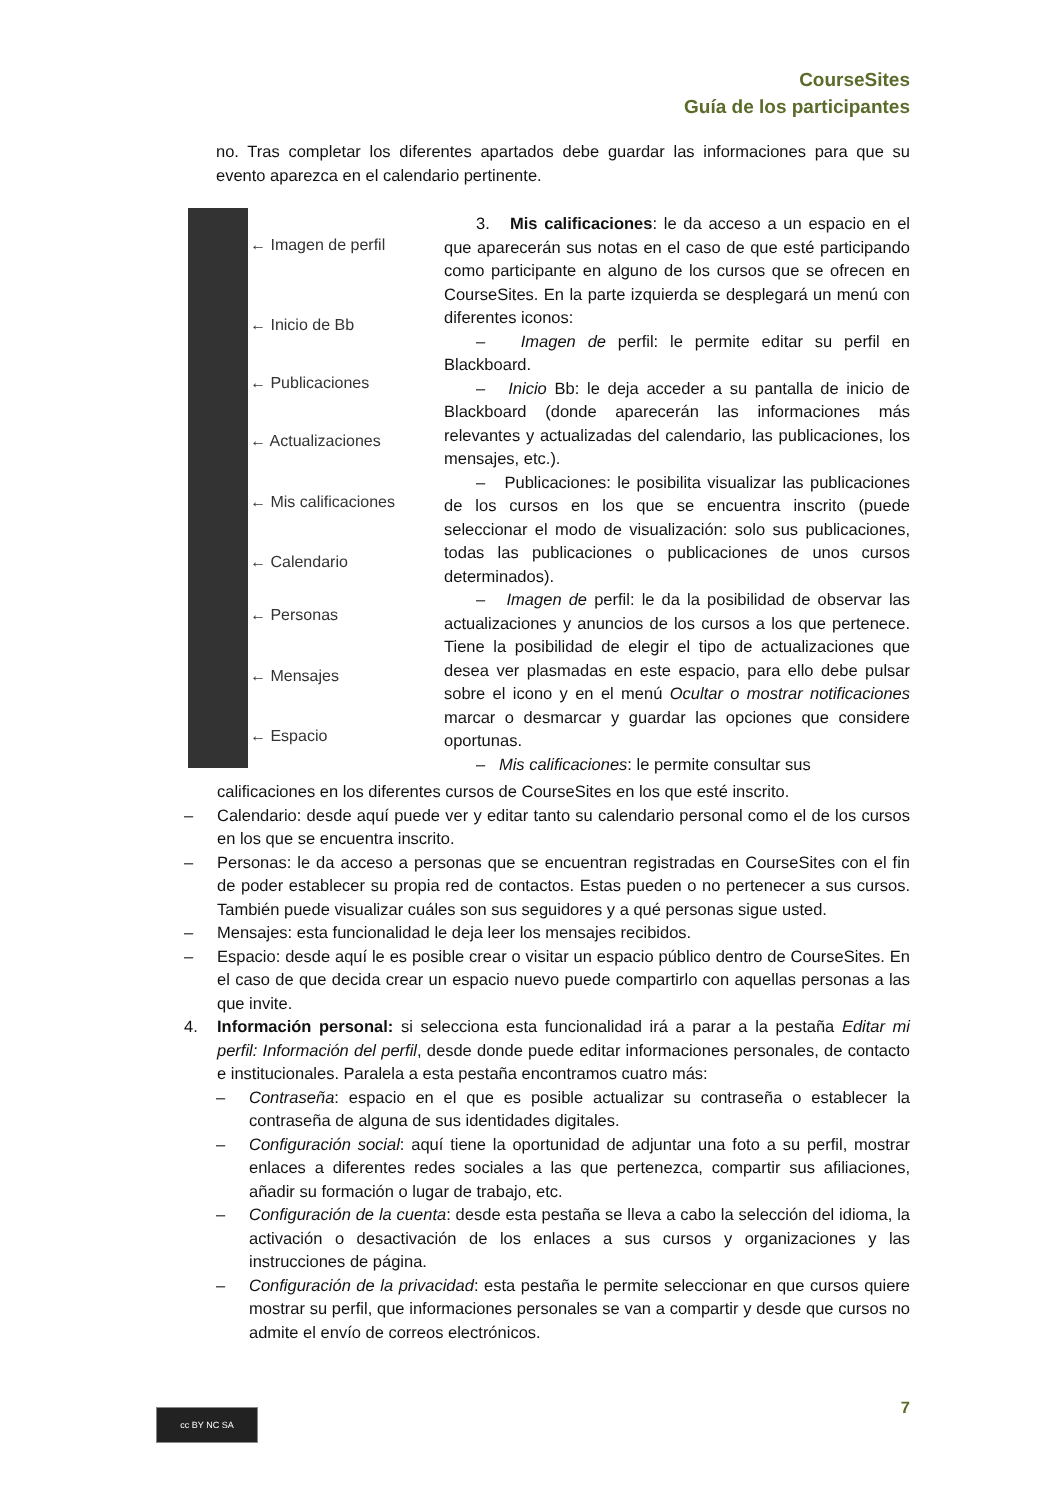CourseSites
Guía de los participantes
no. Tras completar los diferentes apartados debe guardar las informaciones para que su evento aparezca en el calendario pertinente.
← Imagen de perfil
← Inicio de Bb
← Publicaciones
← Actualizaciones
← Mis calificaciones
← Calendario
← Personas
← Mensajes
← Espacio
3. Mis calificaciones: le da acceso a un espacio en el que aparecerán sus notas en el caso de que esté participando como participante en alguno de los cursos que se ofrecen en CourseSites. En la parte izquierda se desplegará un menú con diferentes iconos:
– Imagen de perfil: le permite editar su perfil en Blackboard.
– Inicio Bb: le deja acceder a su pantalla de inicio de Blackboard (donde aparecerán las informaciones más relevantes y actualizadas del calendario, las publicaciones, los mensajes, etc.).
– Publicaciones: le posibilita visualizar las publicaciones de los cursos en los que se encuentra inscrito (puede seleccionar el modo de visualización: solo sus publicaciones, todas las publicaciones o publicaciones de unos cursos determinados).
– Imagen de perfil: le da la posibilidad de observar las actualizaciones y anuncios de los cursos a los que pertenece. Tiene la posibilidad de elegir el tipo de actualizaciones que desea ver plasmadas en este espacio, para ello debe pulsar sobre el icono y en el menú Ocultar o mostrar notificaciones marcar o desmarcar y guardar las opciones que considere oportunas.
– Mis calificaciones: le permite consultar sus
calificaciones en los diferentes cursos de CourseSites en los que esté inscrito.
– Calendario: desde aquí puede ver y editar tanto su calendario personal como el de los cursos en los que se encuentra inscrito.
– Personas: le da acceso a personas que se encuentran registradas en CourseSites con el fin de poder establecer su propia red de contactos. Estas pueden o no pertenecer a sus cursos. También puede visualizar cuáles son sus seguidores y a qué personas sigue usted.
– Mensajes: esta funcionalidad le deja leer los mensajes recibidos.
– Espacio: desde aquí le es posible crear o visitar un espacio público dentro de CourseSites. En el caso de que decida crear un espacio nuevo puede compartirlo con aquellas personas a las que invite.
4. Información personal: si selecciona esta funcionalidad irá a parar a la pestaña Editar mi perfil: Información del perfil, desde donde puede editar informaciones personales, de contacto e institucionales. Paralela a esta pestaña encontramos cuatro más:
– Contraseña: espacio en el que es posible actualizar su contraseña o establecer la contraseña de alguna de sus identidades digitales.
– Configuración social: aquí tiene la oportunidad de adjuntar una foto a su perfil, mostrar enlaces a diferentes redes sociales a las que pertenezca, compartir sus afiliaciones, añadir su formación o lugar de trabajo, etc.
– Configuración de la cuenta: desde esta pestaña se lleva a cabo la selección del idioma, la activación o desactivación de los enlaces a sus cursos y organizaciones y las instrucciones de página.
– Configuración de la privacidad: esta pestaña le permite seleccionar en que cursos quiere mostrar su perfil, que informaciones personales se van a compartir y desde que cursos no admite el envío de correos electrónicos.
7 cc BY NC SA